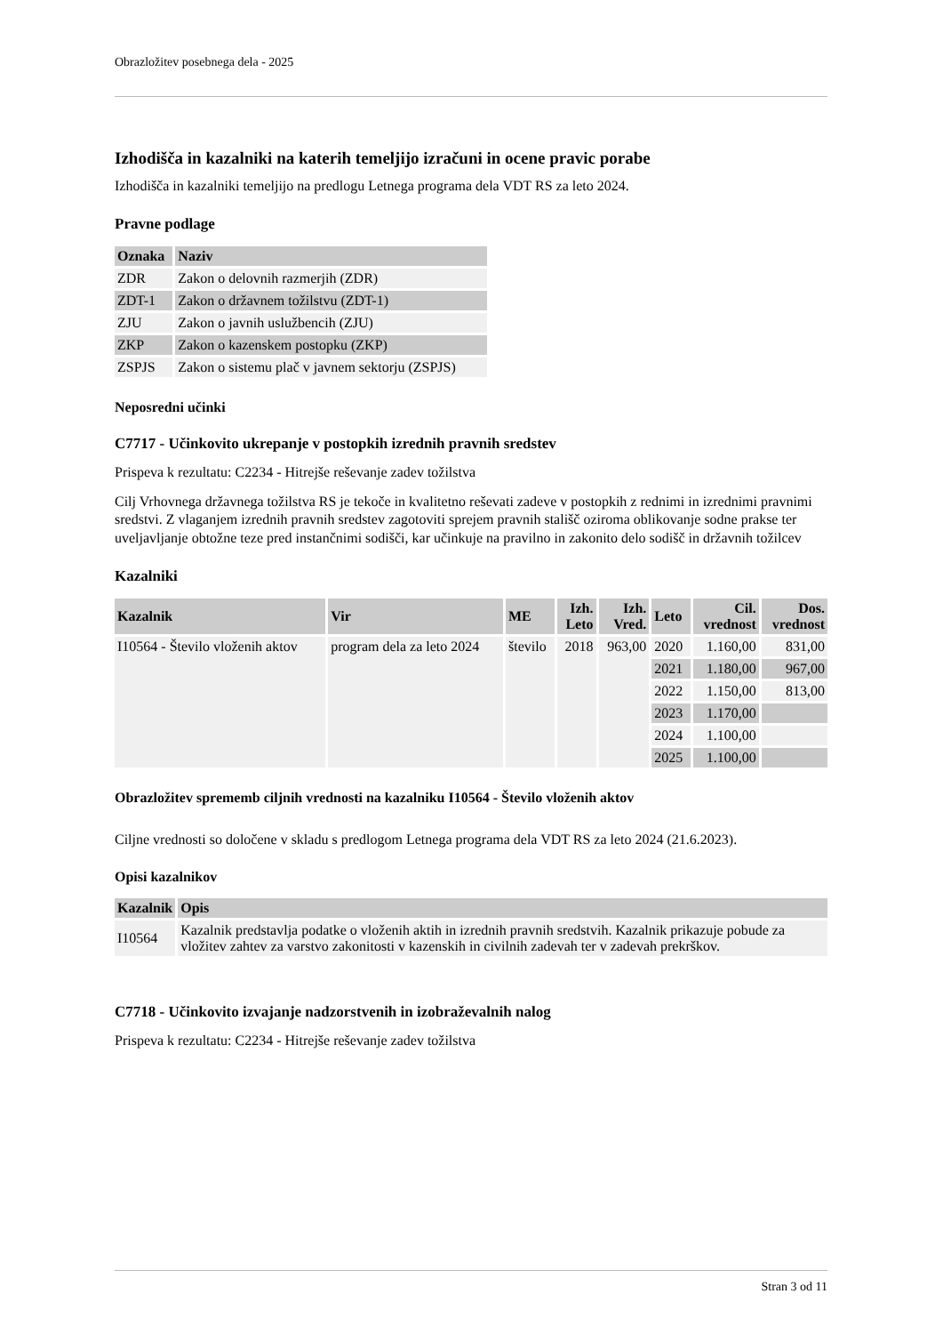Obrazložitev posebnega dela - 2025
Izhodišča in kazalniki na katerih temeljijo izračuni in ocene pravic porabe
Izhodišča in kazalniki temeljijo na predlogu Letnega programa dela VDT RS za leto 2024.
Pravne podlage
| Oznaka | Naziv |
| --- | --- |
| ZDR | Zakon o delovnih razmerjih (ZDR) |
| ZDT-1 | Zakon o državnem tožilstvu (ZDT-1) |
| ZJU | Zakon o javnih uslužbencih (ZJU) |
| ZKP | Zakon o kazenskem postopku (ZKP) |
| ZSPJS | Zakon o sistemu plač v javnem sektorju (ZSPJS) |
Neposredni učinki
C7717 - Učinkovito ukrepanje v postopkih izrednih pravnih sredstev
Prispeva k rezultatu: C2234 - Hitrejše reševanje zadev tožilstva
Cilj Vrhovnega državnega tožilstva RS je tekoče in kvalitetno reševati zadeve v postopkih z rednimi in izrednimi pravnimi sredstvi. Z vlaganjem izrednih pravnih sredstev zagotoviti sprejem pravnih stališč oziroma oblikovanje sodne prakse ter uveljavljanje obtožne teze pred instančnimi sodišči, kar učinkuje na pravilno in zakonito delo sodišč in državnih tožilcev
Kazalniki
| Kazalnik | Vir | ME | Izh. Leto | Izh. Vred. | Leto | Cil. vrednost | Dos. vrednost |
| --- | --- | --- | --- | --- | --- | --- | --- |
| I10564 - Število vloženih aktov | program dela za leto 2024 | število | 2018 | 963,00 | 2020 | 1.160,00 | 831,00 |
| | | | | | 2021 | 1.180,00 | 967,00 |
| | | | | | 2022 | 1.150,00 | 813,00 |
| | | | | | 2023 | 1.170,00 | |
| | | | | | 2024 | 1.100,00 | |
| | | | | | 2025 | 1.100,00 | |
Obrazložitev sprememb ciljnih vrednosti na kazalniku I10564 - Število vloženih aktov
Ciljne vrednosti so določene v skladu s predlogom Letnega programa dela VDT RS za leto 2024 (21.6.2023).
Opisi kazalnikov
| Kazalnik | Opis |
| --- | --- |
| I10564 | Kazalnik predstavlja podatke o vloženih aktih in izrednih pravnih sredstvih. Kazalnik prikazuje pobude za vložitev zahtev za varstvo zakonitosti v kazenskih in civilnih zadevah ter v zadevah prekrškov. |
C7718 - Učinkovito izvajanje nadzorstvenih in izobraževalnih nalog
Prispeva k rezultatu: C2234 - Hitrejše reševanje zadev tožilstva
Stran 3 od 11